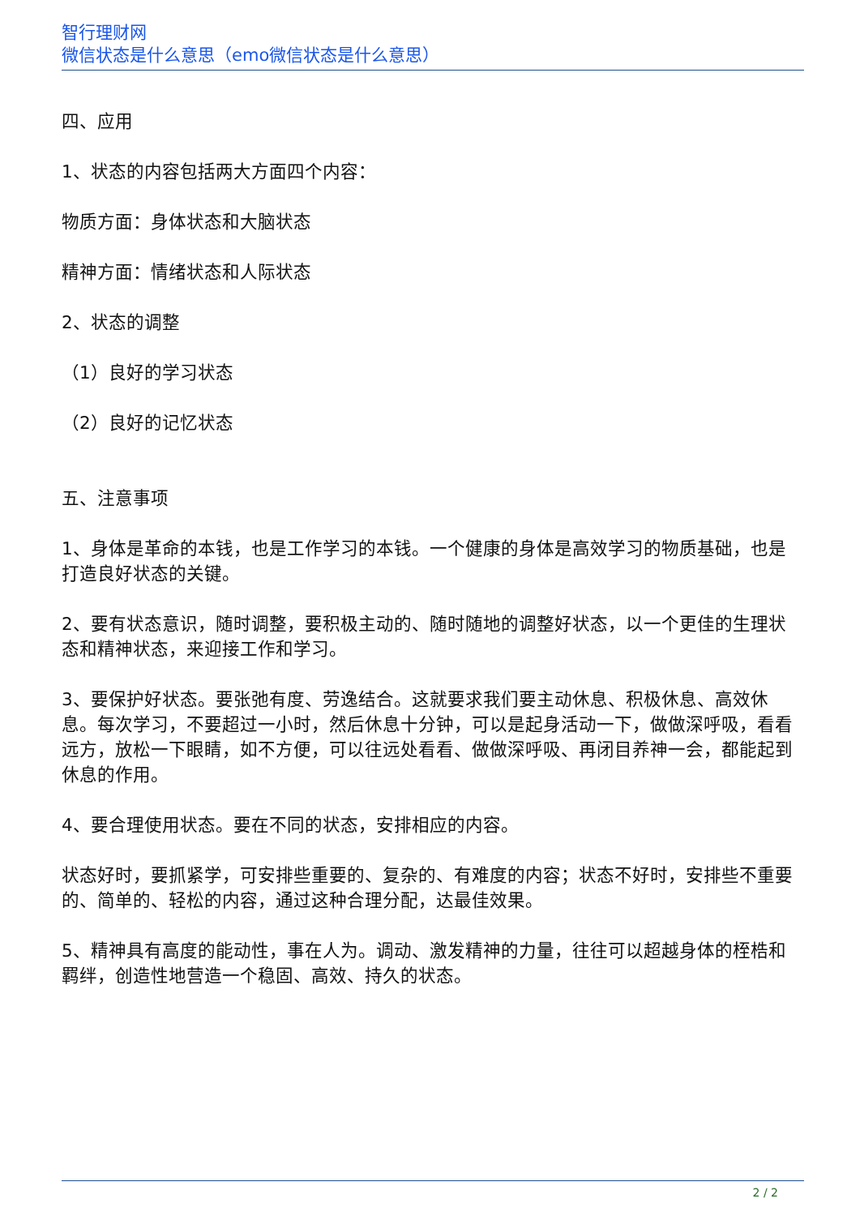智行理财网
微信状态是什么意思（emo微信状态是什么意思）
四、应用
1、状态的内容包括两大方面四个内容：
物质方面：身体状态和大脑状态
精神方面：情绪状态和人际状态
2、状态的调整
（1）良好的学习状态
（2）良好的记忆状态
五、注意事项
1、身体是革命的本钱，也是工作学习的本钱。一个健康的身体是高效学习的物质基础，也是打造良好状态的关键。
2、要有状态意识，随时调整，要积极主动的、随时随地的调整好状态，以一个更佳的生理状态和精神状态，来迎接工作和学习。
3、要保护好状态。要张弛有度、劳逸结合。这就要求我们要主动休息、积极休息、高效休息。每次学习，不要超过一小时，然后休息十分钟，可以是起身活动一下，做做深呼吸，看看远方，放松一下眼睛，如不方便，可以往远处看看、做做深呼吸、再闭目养神一会，都能起到休息的作用。
4、要合理使用状态。要在不同的状态，安排相应的内容。
状态好时，要抓紧学，可安排些重要的、复杂的、有难度的内容；状态不好时，安排些不重要的、简单的、轻松的内容，通过这种合理分配，达最佳效果。
5、精神具有高度的能动性，事在人为。调动、激发精神的力量，往往可以超越身体的桎梏和羁绊，创造性地营造一个稳固、高效、持久的状态。
2 / 2